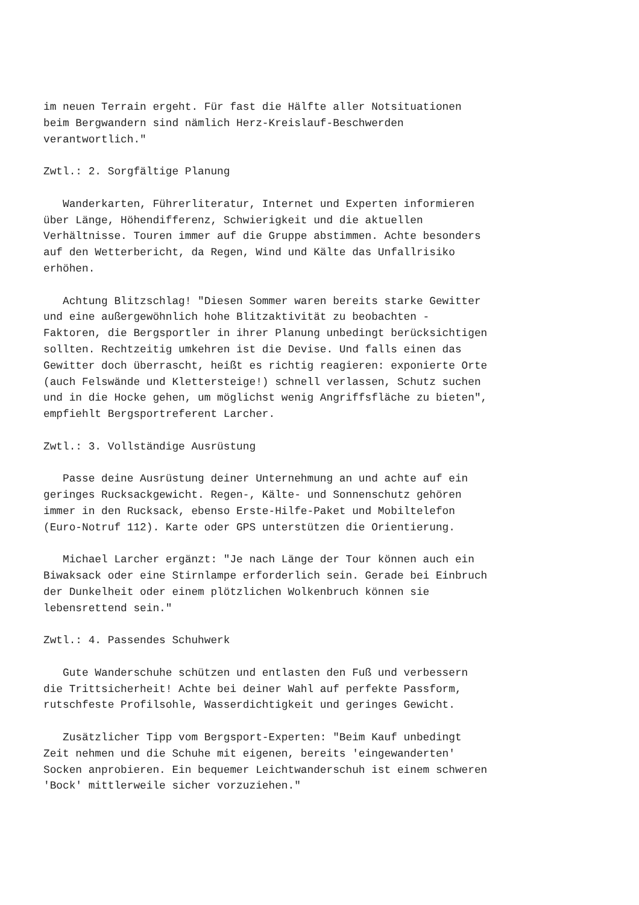im neuen Terrain ergeht. Für fast die Hälfte aller Notsituationen
beim Bergwandern sind nämlich Herz-Kreislauf-Beschwerden
verantwortlich."

Zwtl.: 2. Sorgfältige Planung

   Wanderkarten, Führerliteratur, Internet und Experten informieren
über Länge, Höhendifferenz, Schwierigkeit und die aktuellen
Verhältnisse. Touren immer auf die Gruppe abstimmen. Achte besonders
auf den Wetterbericht, da Regen, Wind und Kälte das Unfallrisiko
erhöhen.

   Achtung Blitzschlag! "Diesen Sommer waren bereits starke Gewitter
und eine außergewöhnlich hohe Blitzaktivität zu beobachten -
Faktoren, die Bergsportler in ihrer Planung unbedingt berücksichtigen
sollten. Rechtzeitig umkehren ist die Devise. Und falls einen das
Gewitter doch überrascht, heißt es richtig reagieren: exponierte Orte
(auch Felswände und Klettersteige!) schnell verlassen, Schutz suchen
und in die Hocke gehen, um möglichst wenig Angriffsfläche zu bieten",
empfiehlt Bergsportreferent Larcher.

Zwtl.: 3. Vollständige Ausrüstung

   Passe deine Ausrüstung deiner Unternehmung an und achte auf ein
geringes Rucksackgewicht. Regen-, Kälte- und Sonnenschutz gehören
immer in den Rucksack, ebenso Erste-Hilfe-Paket und Mobiltelefon
(Euro-Notruf 112). Karte oder GPS unterstützen die Orientierung.

   Michael Larcher ergänzt: "Je nach Länge der Tour können auch ein
Biwaksack oder eine Stirnlampe erforderlich sein. Gerade bei Einbruch
der Dunkelheit oder einem plötzlichen Wolkenbruch können sie
lebensrettend sein."

Zwtl.: 4. Passendes Schuhwerk

   Gute Wanderschuhe schützen und entlasten den Fuß und verbessern
die Trittsicherheit! Achte bei deiner Wahl auf perfekte Passform,
rutschfeste Profilsohle, Wasserdichtigkeit und geringes Gewicht.

   Zusätzlicher Tipp vom Bergsport-Experten: "Beim Kauf unbedingt
Zeit nehmen und die Schuhe mit eigenen, bereits 'eingewanderten'
Socken anprobieren. Ein bequemer Leichtwanderschuh ist einem schweren
'Bock' mittlerweile sicher vorzuziehen."